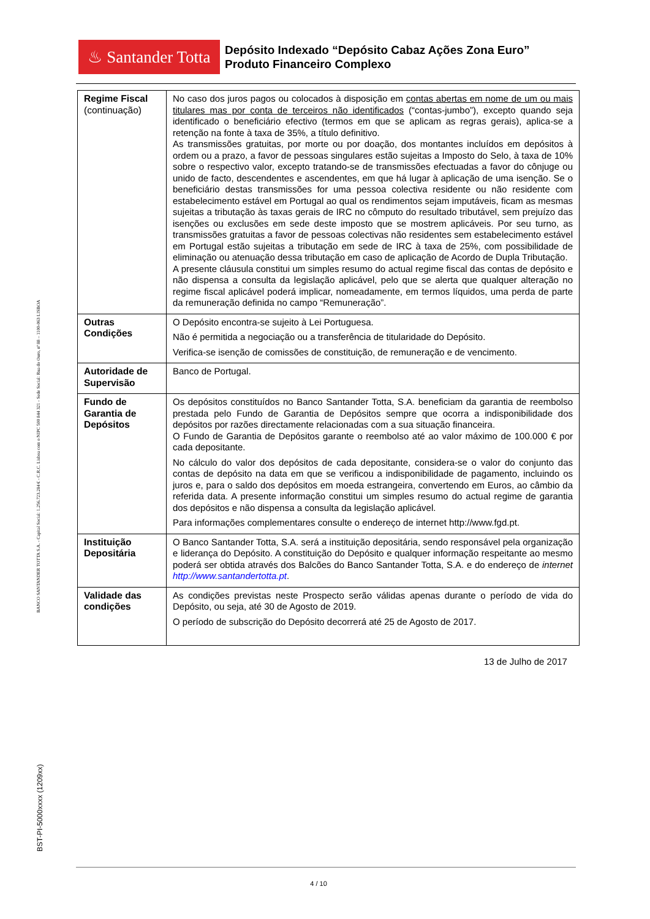♨ Santander Totta
Depósito Indexado “Depósito Cabaz Ações Zona Euro”
Produto Financeiro Complexo
BANCO SANTANDER TOTTA S.A. - Capital Social: 1.256.723.284 € - C.R.C. Lisboa com o NIPC 500 844 321 - Sede Social: Rua do Ouro, nº 88 – 1100-063 LISBOA
BST-PI-5000xxxx (1209xx)
| Regime Fiscal (continuação) | No caso dos juros pagos ou colocados à disposição em contas abertas em nome de um ou mais titulares mas por conta de terceiros não identificados (“contas-jumbo”), excepto quando seja identificado o beneficiário efectivo (termos em que se aplicam as regras gerais), aplica-se a retenção na fonte à taxa de 35%, a título definitivo. As transmissões gratuitas, por morte ou por doação, dos montantes incluídos em depósitos à ordem ou a prazo, a favor de pessoas singulares estão sujeitas a Imposto do Selo, à taxa de 10% sobre o respectivo valor, excepto tratando-se de transmissões efectuadas a favor do cônjuge ou unido de facto, descendentes e ascendentes, em que há lugar à aplicação de uma isenção. Se o beneficiário destas transmissões for uma pessoa colectiva residente ou não residente com estabelecimento estável em Portugal ao qual os rendimentos sejam imputáveis, ficam as mesmas sujeitas a tributação às taxas gerais de IRC no cômputo do resultado tributável, sem prejuízo das isenções ou exclusões em sede deste imposto que se mostrem aplicáveis. Por seu turno, as transmissões gratuitas a favor de pessoas colectivas não residentes sem estabelecimento estável em Portugal estão sujeitas a tributação em sede de IRC à taxa de 25%, com possibilidade de eliminação ou atenuação dessa tributação em caso de aplicação de Acordo de Dupla Tributação. A presente cláusula constitui um simples resumo do actual regime fiscal das contas de depósito e não dispensa a consulta da legislação aplicável, pelo que se alerta que qualquer alteração no regime fiscal aplicável poderá implicar, nomeadamente, em termos líquidos, uma perda de parte da remuneração definida no campo “Remuneração”. |
| Outras Condições | O Depósito encontra-se sujeito à Lei Portuguesa. Não é permitida a negociação ou a transferência de titularidade do Depósito. Verifica-se isenção de comissões de constituição, de remuneração e de vencimento. |
| Autoridade de Supervisão | Banco de Portugal. |
| Fundo de Garantia de Depósitos | Os depósitos constituídos no Banco Santander Totta, S.A. beneficiam da garantia de reembolso prestada pelo Fundo de Garantia de Depósitos sempre que ocorra a indisponibilidade dos depósitos por razões directamente relacionadas com a sua situação financeira. O Fundo de Garantia de Depósitos garante o reembolso até ao valor máximo de 100.000 € por cada depositante. No cálculo do valor dos depósitos de cada depositante, considera-se o valor do conjunto das contas de depósito na data em que se verificou a indisponibilidade de pagamento, incluindo os juros e, para o saldo dos depósitos em moeda estrangeira, convertendo em Euros, ao câmbio da referida data. A presente informação constitui um simples resumo do actual regime de garantia dos depósitos e não dispensa a consulta da legislação aplicável. Para informações complementares consulte o endereço de internet http://www.fgd.pt. |
| Instituição Depositária | O Banco Santander Totta, S.A. será a instituição depositária, sendo responsável pela organização e liderança do Depósito. A constituição do Depósito e qualquer informação respeitante ao mesmo poderá ser obtida através dos Balcões do Banco Santander Totta, S.A. e do endereço de internet http://www.santandertotta.pt . |
| Validade das condições | As condições previstas neste Prospecto serão válidas apenas durante o período de vida do Depósito, ou seja, até 30 de Agosto de 2019. O período de subscrição do Depósito decorrerá até 25 de Agosto de 2017. |
13 de Julho de 2017
4 / 10